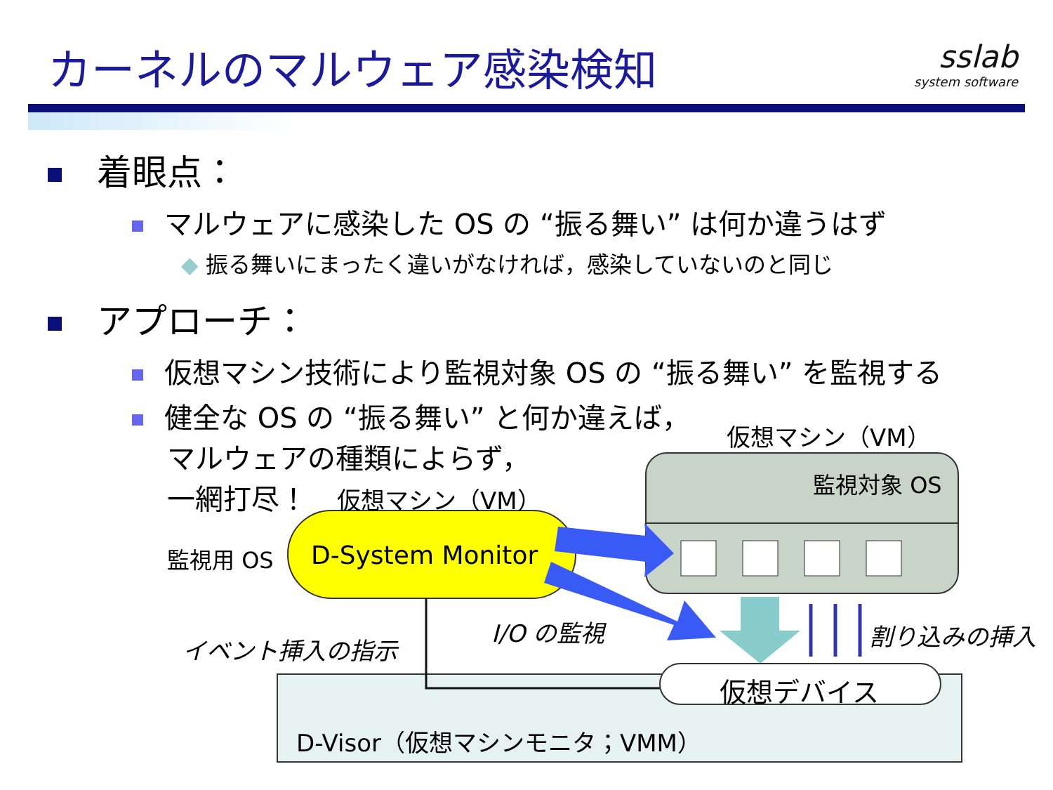カーネルのマルウェア感染検知
sslab
system software
着眼点：
マルウェアに感染した OS の “振る舞い” は何か違うはず
◆ 振る舞いにまったく違いがなければ，感染していないのと同じ
アプローチ：
仮想マシン技術により監視対象 OS の “振る舞い” を監視する
健全な OS の “振る舞い” と何か違えば，
マルウェアの種類によらず，
一網打尽！
仮想マシン（VM）
監視対象 OS
仮想マシン（VM）
監視用 OS D-System Monitor
I/O の監視
イベント挿入の指示 割り込みの挿入
仮想デバイス
D-Visor（仮想マシンモニタ；VMM）